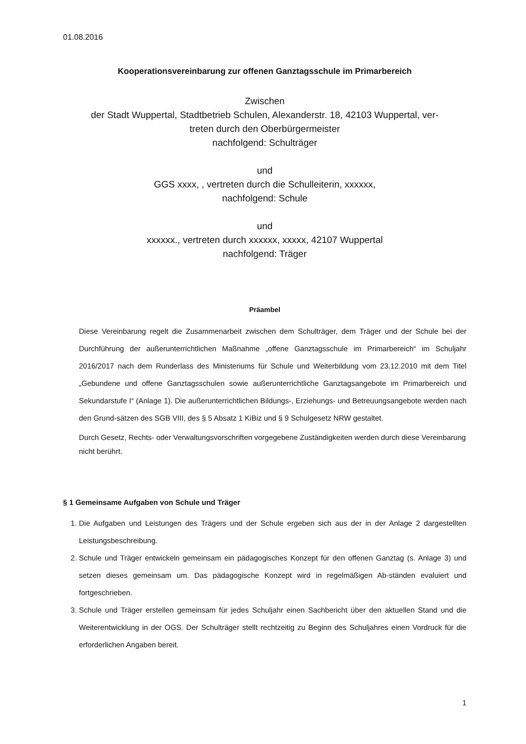01.08.2016
Kooperationsvereinbarung zur offenen Ganztagsschule im Primarbereich
Zwischen
der Stadt Wuppertal, Stadtbetrieb Schulen, Alexanderstr. 18, 42103 Wuppertal, ver-
treten durch den Oberbürgermeister
nachfolgend: Schulträger
und
GGS xxxx, , vertreten durch die Schulleiterin, xxxxxx,
nachfolgend: Schule
und
xxxxxx., vertreten durch xxxxxx, xxxxx, 42107 Wuppertal
nachfolgend: Träger
Präambel
Diese Vereinbarung regelt die Zusammenarbeit zwischen dem Schulträger, dem Träger und der Schule bei der Durchführung der außerunterrichtlichen Maßnahme „offene Ganztagsschule im Primarbereich“ im Schuljahr 2016/2017 nach dem Runderlass des Ministeriums für Schule und Weiterbildung vom 23.12.2010 mit dem Titel „Gebundene und offene Ganztagsschulen sowie außerunterrichtliche Ganztagsangebote im Primarbereich und Sekundarstufe I“ (Anlage 1). Die außerunterrichtlichen Bildungs-, Erziehungs- und Betreuungsangebote werden nach den Grund-sätzen des SGB VIII, des § 5 Absatz 1 KiBiz und § 9 Schulgesetz NRW gestaltet.
Durch Gesetz, Rechts- oder Verwaltungsvorschriften vorgegebene Zuständigkeiten werden durch diese Vereinbarung nicht berührt.
§ 1 Gemeinsame Aufgaben von Schule und Träger
1. Die Aufgaben und Leistungen des Trägers und der Schule ergeben sich aus der in der Anlage 2 dargestellten Leistungsbeschreibung.
2. Schule und Träger entwickeln gemeinsam ein pädagogisches Konzept für den offenen Ganztag (s. Anlage 3) und setzen dieses gemeinsam um. Das pädagogische Konzept wird in regelmäßigen Ab-ständen evaluiert und fortgeschrieben.
3. Schule und Träger erstellen gemeinsam für jedes Schuljahr einen Sachbericht über den aktuellen Stand und die Weiterentwicklung in der OGS. Der Schulträger stellt rechtzeitig zu Beginn des Schuljahres einen Vordruck für die erforderlichen Angaben bereit.
1